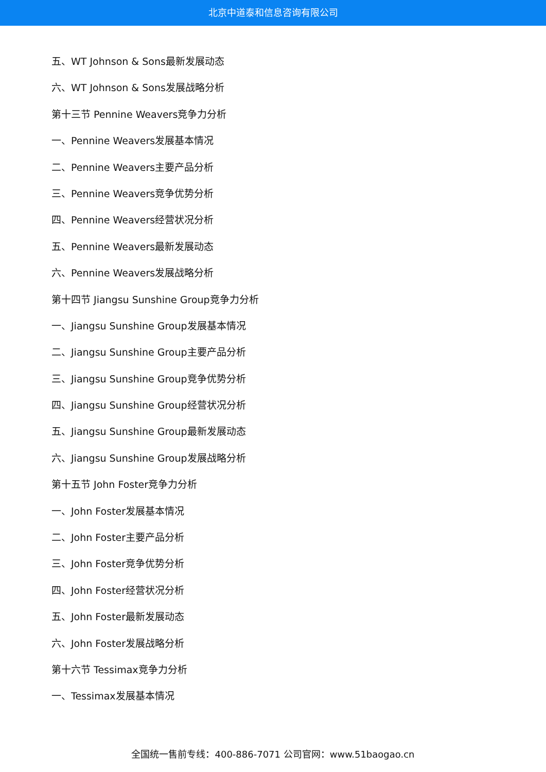北京中道泰和信息咨询有限公司
五、WT Johnson & Sons最新发展动态
六、WT Johnson & Sons发展战略分析
第十三节 Pennine Weavers竞争力分析
一、Pennine Weavers发展基本情况
二、Pennine Weavers主要产品分析
三、Pennine Weavers竞争优势分析
四、Pennine Weavers经营状况分析
五、Pennine Weavers最新发展动态
六、Pennine Weavers发展战略分析
第十四节 Jiangsu Sunshine Group竞争力分析
一、Jiangsu Sunshine Group发展基本情况
二、Jiangsu Sunshine Group主要产品分析
三、Jiangsu Sunshine Group竞争优势分析
四、Jiangsu Sunshine Group经营状况分析
五、Jiangsu Sunshine Group最新发展动态
六、Jiangsu Sunshine Group发展战略分析
第十五节 John Foster竞争力分析
一、John Foster发展基本情况
二、John Foster主要产品分析
三、John Foster竞争优势分析
四、John Foster经营状况分析
五、John Foster最新发展动态
六、John Foster发展战略分析
第十六节 Tessimax竞争力分析
一、Tessimax发展基本情况
全国统一售前专线：400-886-7071 公司官网：www.51baogao.cn